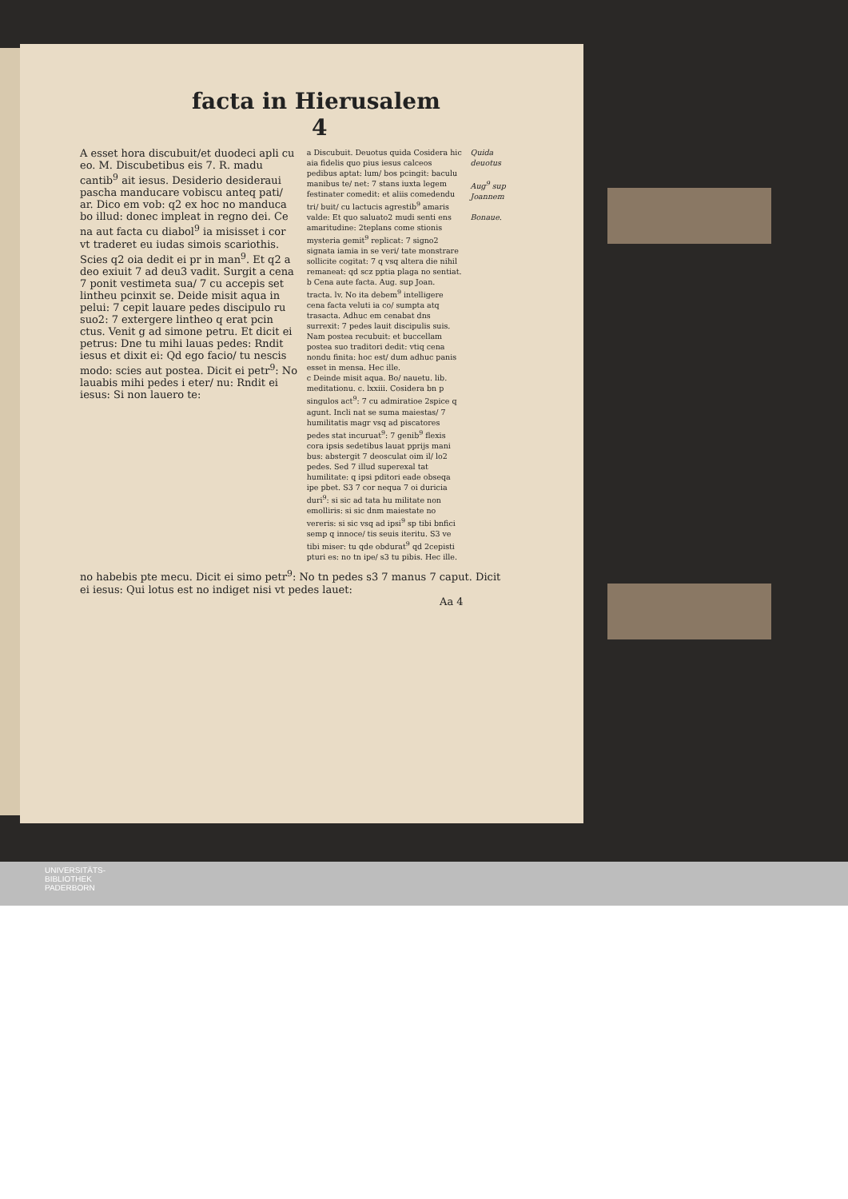facta in Hierusalem 4
A esset hora discubuit/et duodeci apli cu eo. M. Discubetibus eis 7. R. madu cantib<sup>9</sup> ait iesus. Desiderio desideraui pascha manducare vobiscu anteq pati/ ar. Dico em vob: q2 ex hoc no manduca bo illud: donec impleat in regno dei. Ce na aut facta cu diabol<sup>9</sup> ia misisset i cor vt traderet eu iudas simois scariothis. Scies q2 oia dedit ei pr in man<sup>9</sup>. Et q2 a deo exiuit 7 ad deu3 vadit. Surgit a cena 7 ponit vestimeta sua/ 7 cu accepis set lintheu pcinxit se. Deide misit aqua in pelui: 7 cepit lauare pedes discipulo ru suo2: 7 extergere lintheo q erat pcin ctus. Venit g ad simone petru. Et dicit ei petrus: Dne tu mihi lauas pedes: Rndit iesus et dixit ei: Qd ego facio/ tu nescis modo: scies aut postea. Dicit ei petr<sup>9</sup>: No lauabis mihi pedes i eter/ nu: Rndit ei iesus: Si non lauero te:
a Discubuit. Deuotus quida Cosidera hic aia fidelis quo pius iesus calceos pedibus aptat: lum/ bos pcingit: baculu manibus te/ net: 7 stans iuxta legem festinater comedit: et aliis comedendu tri/ buit/ cu lactucis agrestib<sup>9</sup> amaris valde: Et quo saluato2 mudi senti ens amaritudine: 2teplans come stionis mysteria gemit<sup>9</sup> replicat: 7 signo2 signata iamia in se veri/ tate monstrare sollicite cogitat: 7 q vsq altera die nihil remaneat: qd scz pptia plaga no sentiat.
b Cena aute facta. Aug. sup Joan. tracta. lv. No ita debem<sup>9</sup> intelligere cena facta veluti ia co/ sumpta atq trasacta. Adhuc em cenabat dns surrexit: 7 pedes lauit discipulis suis. Nam postea recubuit: et buccellam postea suo traditori dedit: vtiq cena nondu finita: hoc est/ dum adhuc panis esset in mensa. Hec ille.
c Deinde misit aqua. Bo/ nauetu. lib. meditationu. c. lxxiii. Cosidera bn p singulos act<sup>9</sup>: 7 cu admiratioe 2spice q agunt. Incli nat se suma maiestas/ 7 humilitatis magr vsq ad piscatores pedes stat incuruat<sup>9</sup>: 7 genib<sup>9</sup> flexis cora ipsis sedetibus lauat pprijs mani bus: abstergit 7 deosculat oim il/ lo2 pedes. Sed 7 illud superexal tat humilitate: q ipsi pditori eade obseqa ipe pbet. S3 7 cor nequa 7 oi duricia duri<sup>9</sup>: si sic ad tata hu militate non emolliris: si sic dnm maiestate no vereris: si sic vsq ad ipsi<sup>9</sup> sp tibi bnfici semp q innoce/ tis seuis iteritu. S3 ve tibi miser: tu qde obdurat<sup>9</sup> qd 2cepisti pturi es: no tn ipe/ s3 tu pibis. Hec ille.
Quida deuotus
Aug<sup>9</sup> sup Joannem
Bonaue.
no habebis pte mecu. Dicit ei simo petr<sup>9</sup>: No tn pedes s3 7 manus 7 caput. Dicit ei iesus: Qui lotus est no indiget nisi vt pedes lauet:
Aa 4
UNIVERSITÄTS-
BIBLIOTHEK
PADERBORN